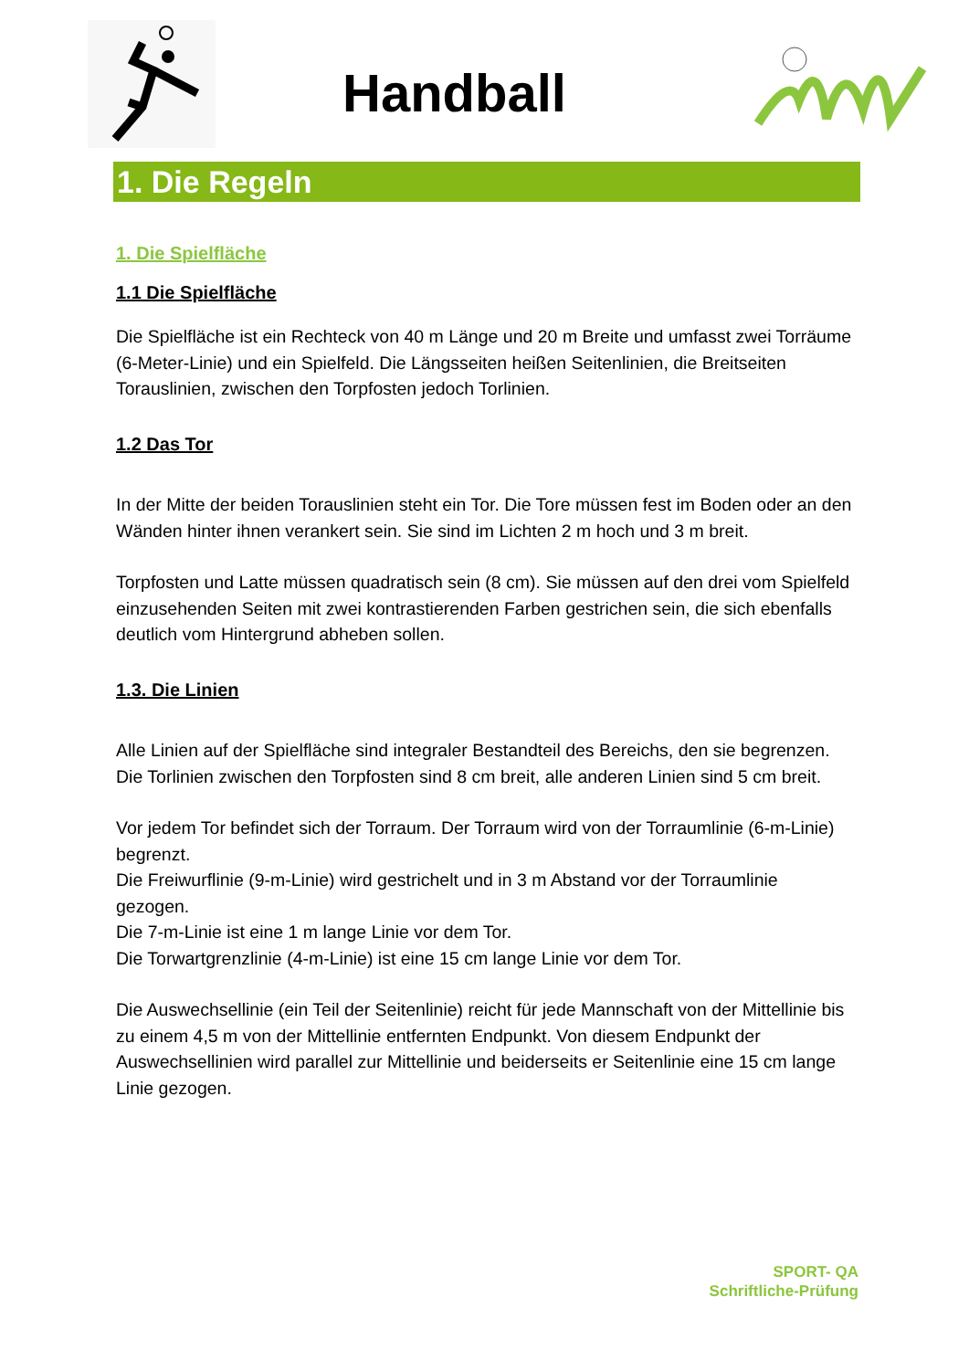Handball
1. Die Regeln
1. Die Spielfläche
1.1 Die Spielfläche
Die Spielfläche ist ein Rechteck von 40 m Länge und 20 m Breite und umfasst zwei Torräume (6-Meter-Linie) und ein Spielfeld. Die Längsseiten heißen Seitenlinien, die Breitseiten Torauslinien, zwischen den Torpfosten jedoch Torlinien.
1.2 Das Tor
In der Mitte der beiden Torauslinien steht ein Tor. Die Tore müssen fest im Boden oder an den Wänden hinter ihnen verankert sein. Sie sind im Lichten 2 m hoch und 3 m breit.
Torpfosten und Latte müssen quadratisch sein (8 cm). Sie müssen auf den drei vom Spielfeld einzusehenden Seiten mit zwei kontrastierenden Farben gestrichen sein, die sich ebenfalls deutlich vom Hintergrund abheben sollen.
1.3. Die Linien
Alle Linien auf der Spielfläche sind integraler Bestandteil des Bereichs, den sie begrenzen. Die Torlinien zwischen den Torpfosten sind 8 cm breit, alle anderen Linien sind 5 cm breit.
Vor jedem Tor befindet sich der Torraum. Der Torraum wird von der Torraumlinie (6-m-Linie) begrenzt.
Die Freiwurflinie (9-m-Linie) wird gestrichelt und in 3 m Abstand vor der Torraumlinie gezogen.
Die 7-m-Linie ist eine 1 m lange Linie vor dem Tor.
Die Torwartgrenzlinie (4-m-Linie) ist eine 15 cm lange Linie vor dem Tor.
Die Auswechsellinie (ein Teil der Seitenlinie) reicht für jede Mannschaft von der Mittellinie bis zu einem 4,5 m von der Mittellinie entfernten Endpunkt. Von diesem Endpunkt der Auswechsellinien wird parallel zur Mittellinie und beiderseits er Seitenlinie eine 15 cm lange Linie gezogen.
SPORT- QA
Schriftliche-Prüfung